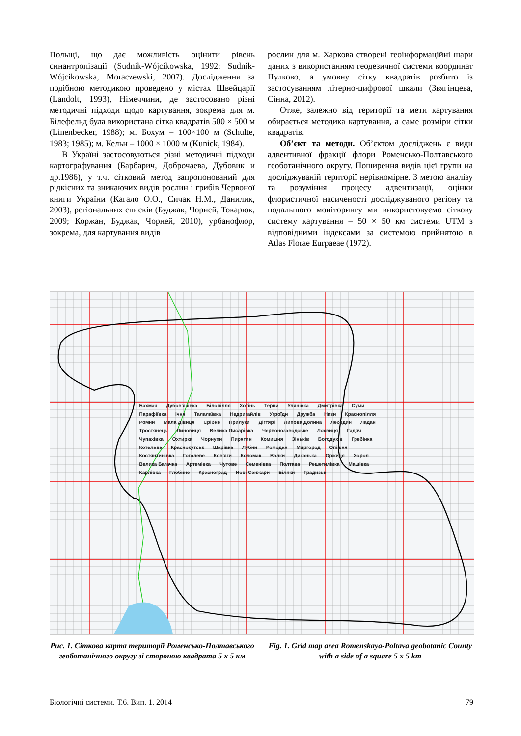Польщі, що дає можливість оцінити рівень синантропізації (Sudnik-Wójcikowska, 1992; Sudnik-Wójcikowska, Moraczewski, 2007). Дослідження за подібною методикою проведено у містах Швейцарії (Landolt, 1993), Німеччини, де застосовано різні методичні підходи щодо картування, зокрема для м. Білефельд була використана сітка квадратів 500 × 500 м (Linenbecker, 1988); м. Бохум – 100×100 м (Schulte, 1983; 1985); м. Кельн – 1000 × 1000 м (Kunick, 1984).
В Україні застосовуються різні методичні підходи картографування (Барбарич, Доброчаева, Дубовик и др.1986), у т.ч. сітковий метод запропонований для рідкісних та зникаючих видів рослин і грибів Червоної книги України (Кагало О.О., Сичак Н.М., Данилик, 2003), регіональних списків (Буджак, Чорней, Токарюк, 2009; Коржан, Буджак, Чорней, 2010), урбанофлор, зокрема, для картування видів
рослин для м. Харкова створені геоінформаційні шари даних з використанням геодезичної системи координат Пулково, а умовну сітку квадратів розбито із застосуванням літерно-цифрової шкали (Звягінцева, Сінна, 2012).
Отже, залежно від території та мети картування обирається методика картування, а саме розміри сітки квадратів.
Об’єкт та методи. Об’єктом досліджень є види адвентивної фракції флори Роменсько-Полтавського геоботанічного округу. Поширення видів цієї групи на досліджуваній території нерівномірне. З метою аналізу та розуміння процесу адвентизації, оцінки флористичної насиченості досліджуваного регіону та подальшого моніторингу ми використовуємо сіткову систему картування – 50 × 50 км системи UTM з відповідними індексами за системою прийнятою в Atlas Florae Eurpaeae (1972).
Бахмач Дубов'язівка Білопілля Хотінь Терни Улянівка Дмитрівка Суми Парафіївка Ічня Талалаївка Недригайлів Угроїди Дружба Низи Краснопілля Ромни Мала Дівиця Срібне Прилуки Дігтярі Липова Долина Лебедин Ладан Тростянець Линовиця Велика Писарівка Червонозаводське Лохвиця Гадяч Чупахівка Охтирка Чорнухи Пирятин Комишня Зіньків Богодухів Гребінка Котельва Краснокутськ Шарівка Лубни Ромодан Миргород Опішня Костянтинівка Гоголеве Ков'яги Коломак Валки Диканька Оржиця Хорол Велика Багачка Артемівка Чутове Семенівка Полтава Решетилівка Машівка Карлівка Глобине Красноград Нові Санжари Біляки Градизьк
Рис. 1. Сіткова карта території Роменсько-Полтавського геоботанічного округу зі стороною квадрата 5 х 5 км
Fig. 1. Grid map area Romenskaya-Poltava geobotanic County with a side of a square 5 x 5 km
Біологічні системи. Т.6. Вип. 1. 2014 79